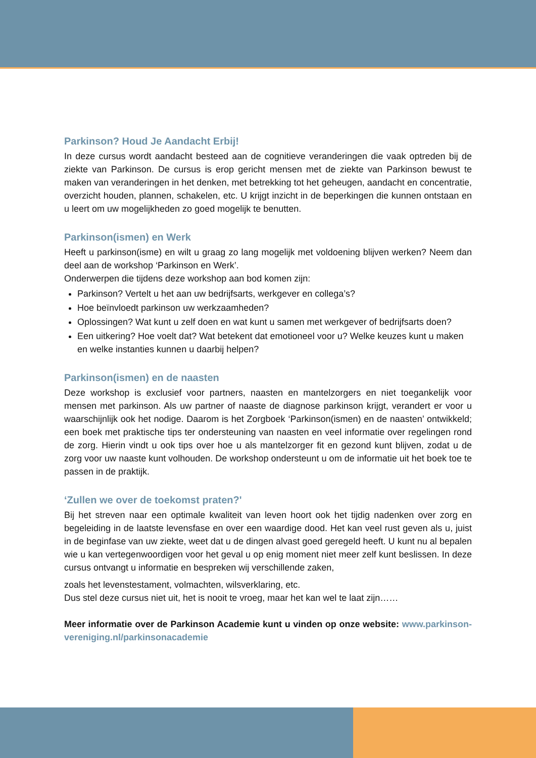Parkinson? Houd Je Aandacht Erbij!
In deze cursus wordt aandacht besteed aan de cognitieve veranderingen die vaak optreden bij de ziekte van Parkinson. De cursus is erop gericht mensen met de ziekte van Parkinson bewust te maken van veranderingen in het denken, met betrekking tot het geheugen, aandacht en concentratie, overzicht houden, plannen, schakelen, etc. U krijgt inzicht in de beperkingen die kunnen ontstaan en u leert om uw mogelijkheden zo goed mogelijk te benutten.
Parkinson(ismen) en Werk
Heeft u parkinson(isme) en wilt u graag zo lang mogelijk met voldoening blijven werken? Neem dan deel aan de workshop ‘Parkinson en Werk’.
Onderwerpen die tijdens deze workshop aan bod komen zijn:
Parkinson? Vertelt u het aan uw bedrijfsarts, werkgever en collega’s?
Hoe beïnvloedt parkinson uw werkzaamheden?
Oplossingen? Wat kunt u zelf doen en wat kunt u samen met werkgever of bedrijfsarts doen?
Een uitkering? Hoe voelt dat? Wat betekent dat emotioneel voor u? Welke keuzes kunt u maken en welke instanties kunnen u daarbij helpen?
Parkinson(ismen) en de naasten
Deze workshop is exclusief voor partners, naasten en mantelzorgers en niet toegankelijk voor mensen met parkinson. Als uw partner of naaste de diagnose parkinson krijgt, verandert er voor u waarschijnlijk ook het nodige. Daarom is het Zorgboek ‘Parkinson(ismen) en de naasten’ ontwikkeld; een boek met praktische tips ter ondersteuning van naasten en veel informatie over regelingen rond de zorg. Hierin vindt u ook tips over hoe u als mantelzorger fit en gezond kunt blijven, zodat u de zorg voor uw naaste kunt volhouden. De workshop ondersteunt u om de informatie uit het boek toe te passen in de praktijk.
‘Zullen we over de toekomst praten?'
Bij het streven naar een optimale kwaliteit van leven hoort ook het tijdig nadenken over zorg en begeleiding in de laatste levensfase en over een waardige dood. Het kan veel rust geven als u, juist in de beginfase van uw ziekte, weet dat u de dingen alvast goed geregeld heeft. U kunt nu al bepalen wie u kan vertegenwoordigen voor het geval u op enig moment niet meer zelf kunt beslissen. In deze cursus ontvangt u informatie en bespreken wij verschillende zaken,
zoals het levenstestament, volmachten, wilsverklaring, etc.
Dus stel deze cursus niet uit, het is nooit te vroeg, maar het kan wel te laat zijn……
Meer informatie over de Parkinson Academie kunt u vinden op onze website: www.parkinson-vereniging.nl/parkinsonacademie